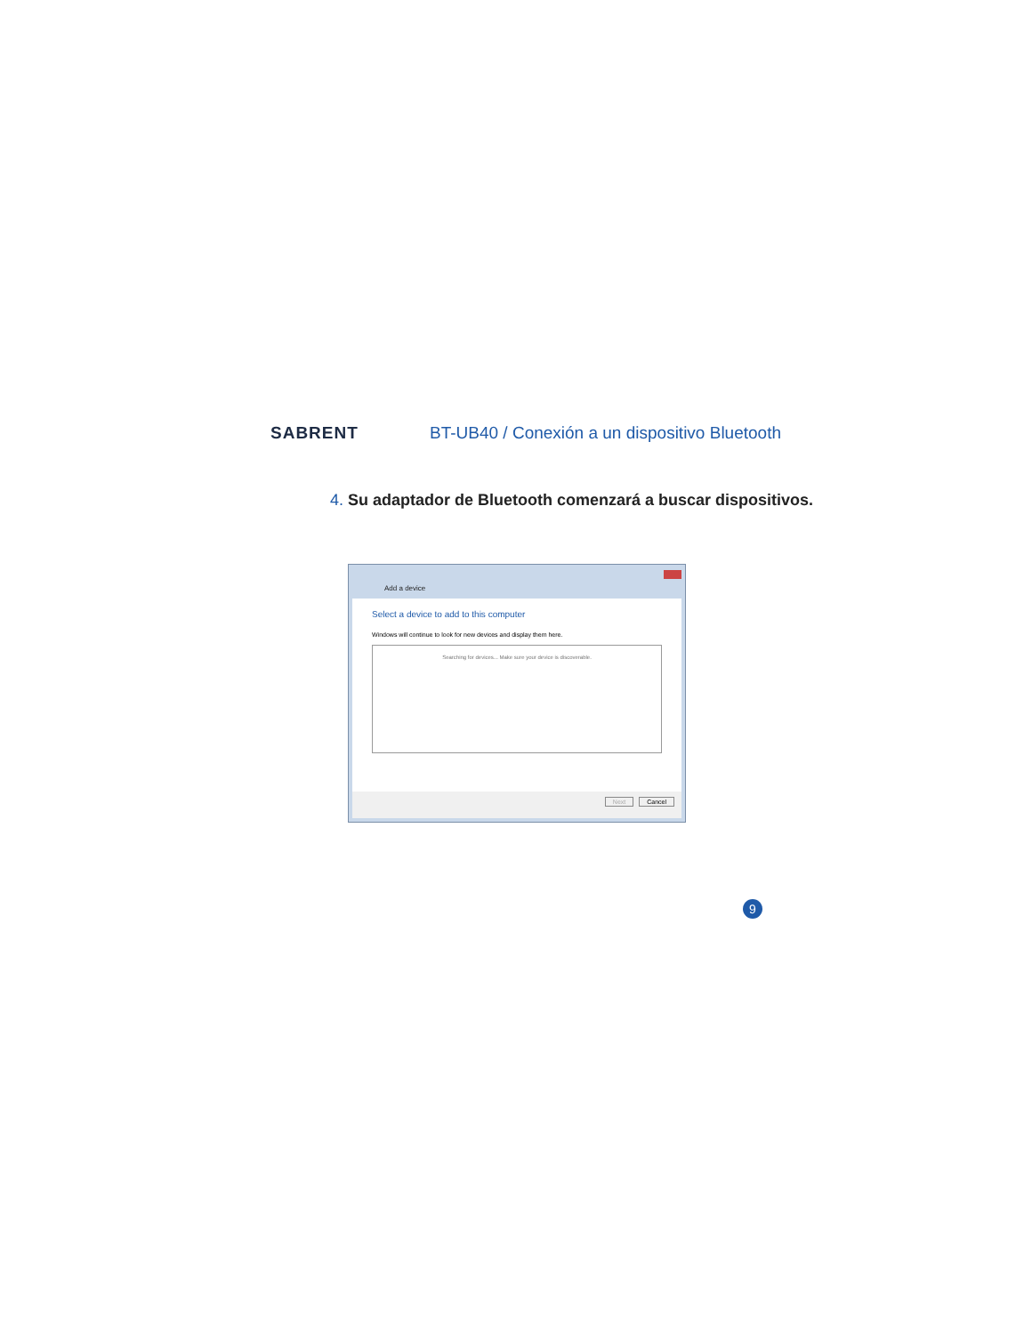SABRENT
BT-UB40 / Conexión a un dispositivo Bluetooth
4. Su adaptador de Bluetooth comenzará a buscar dispositivos.
Add a device
Select a device to add to this computer
Windows will continue to look for new devices and display them here.
Searching for devices... Make sure your device is discoverable.
Next Cancel
9